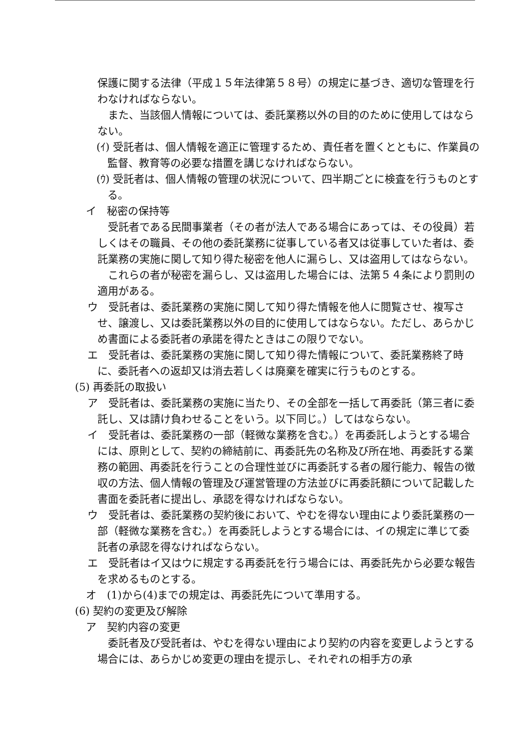保護に関する法律（平成１５年法律第５８号）の規定に基づき、適切な管理を行わなければならない。
　また、当該個人情報については、委託業務以外の目的のために使用してはならない。
(ｲ) 受託者は、個人情報を適正に管理するため、責任者を置くとともに、作業員の監督、教育等の必要な措置を講じなければならない。
(ｳ) 受託者は、個人情報の管理の状況について、四半期ごとに検査を行うものとする。
イ　秘密の保持等
　受託者である民間事業者（その者が法人である場合にあっては、その役員）若しくはその職員、その他の委託業務に従事している者又は従事していた者は、委託業務の実施に関して知り得た秘密を他人に漏らし、又は盗用してはならない。
　これらの者が秘密を漏らし、又は盗用した場合には、法第５４条により罰則の適用がある。
ウ　受託者は、委託業務の実施に関して知り得た情報を他人に閲覧させ、複写させ、譲渡し、又は委託業務以外の目的に使用してはならない。ただし、あらかじめ書面による委託者の承諾を得たときはこの限りでない。
エ　受託者は、委託業務の実施に関して知り得た情報について、委託業務終了時に、委託者への返却又は消去若しくは廃棄を確実に行うものとする。
(5) 再委託の取扱い
ア　受託者は、委託業務の実施に当たり、その全部を一括して再委託（第三者に委託し、又は請け負わせることをいう。以下同じ。）してはならない。
イ　受託者は、委託業務の一部（軽微な業務を含む。）を再委託しようとする場合には、原則として、契約の締結前に、再委託先の名称及び所在地、再委託する業務の範囲、再委託を行うことの合理性並びに再委託する者の履行能力、報告の徴収の方法、個人情報の管理及び運営管理の方法並びに再委託額について記載した書面を委託者に提出し、承認を得なければならない。
ウ　受託者は、委託業務の契約後において、やむを得ない理由により委託業務の一部（軽微な業務を含む。）を再委託しようとする場合には、イの規定に準じて委託者の承認を得なければならない。
エ　受託者はイ又はウに規定する再委託を行う場合には、再委託先から必要な報告を求めるものとする。
オ　(1)から(4)までの規定は、再委託先について準用する。
(6) 契約の変更及び解除
ア　契約内容の変更
　委託者及び受託者は、やむを得ない理由により契約の内容を変更しようとする場合には、あらかじめ変更の理由を提示し、それぞれの相手方の承